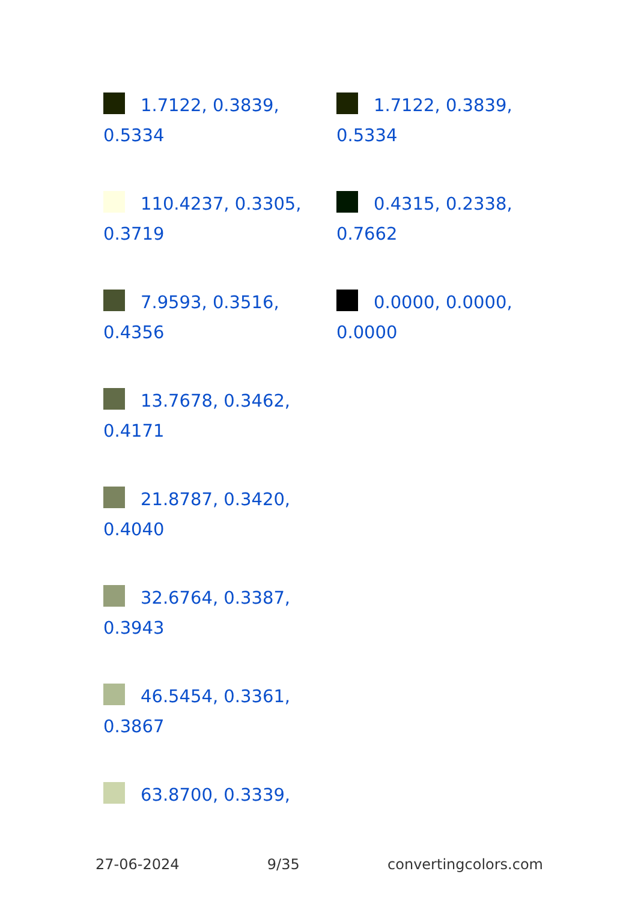1.7122, 0.3839,
0.5334
110.4237, 0.3305,
0.3719
7.9593, 0.3516,
0.4356
13.7678, 0.3462,
0.4171
21.8787, 0.3420,
0.4040
32.6764, 0.3387,
0.3943
46.5454, 0.3361,
0.3867
63.8700, 0.3339,
1.7122, 0.3839,
0.5334
0.4315, 0.2338,
0.7662
0.0000, 0.0000,
0.0000
27-06-2024 9/35 convertingcolors.com